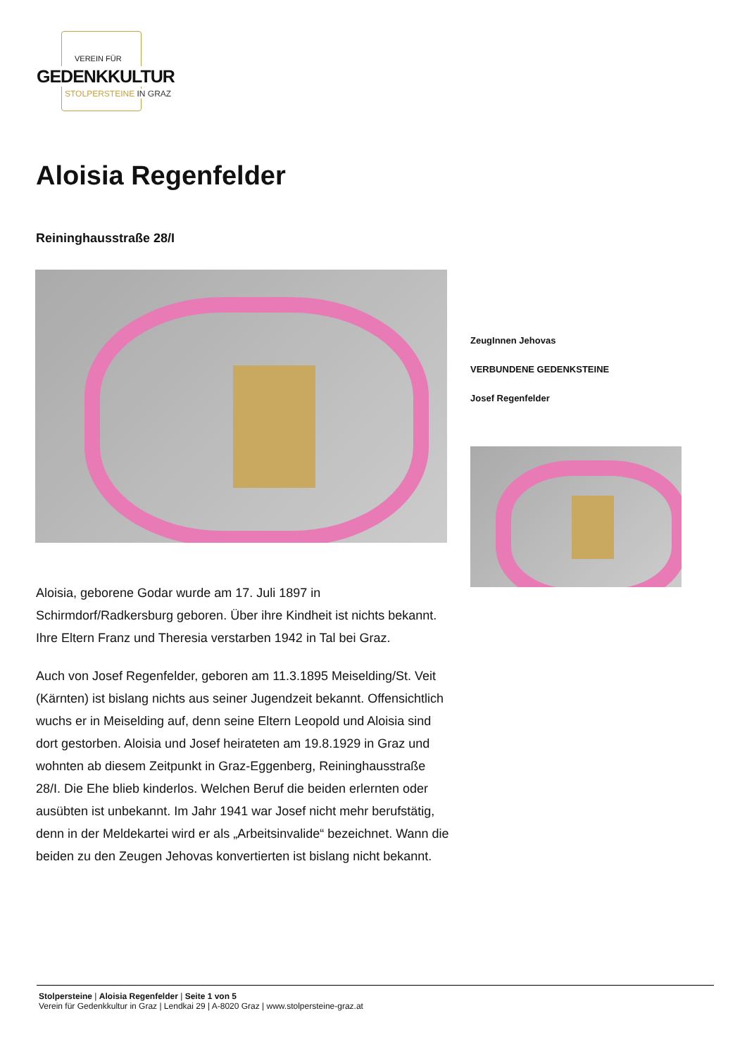VEREIN FÜR
GEDENKKULTUR
STOLPERSTEINE IN GRAZ
Aloisia Regenfelder
Reininghausstraße 28/I
ZeugInnen Jehovas
VERBUNDENE GEDENKSTEINE
Josef Regenfelder
Aloisia, geborene Godar wurde am 17. Juli 1897 in Schirmdorf/Radkersburg geboren. Über ihre Kindheit ist nichts bekannt. Ihre Eltern Franz und Theresia verstarben 1942 in Tal bei Graz.
Auch von Josef Regenfelder, geboren am 11.3.1895 Meiselding/St. Veit (Kärnten) ist bislang nichts aus seiner Jugendzeit bekannt. Offensichtlich wuchs er in Meiselding auf, denn seine Eltern Leopold und Aloisia sind dort gestorben. Aloisia und Josef heirateten am 19.8.1929 in Graz und wohnten ab diesem Zeitpunkt in Graz-Eggenberg, Reininghausstraße 28/I. Die Ehe blieb kinderlos. Welchen Beruf die beiden erlernten oder ausübten ist unbekannt. Im Jahr 1941 war Josef nicht mehr berufstätig, denn in der Meldekartei wird er als „Arbeitsinvalide“ bezeichnet. Wann die beiden zu den Zeugen Jehovas konvertierten ist bislang nicht bekannt.
Stolpersteine | Aloisia Regenfelder | Seite 1 von 5
Verein für Gedenkkultur in Graz | Lendkai 29 | A-8020 Graz | www.stolpersteine-graz.at